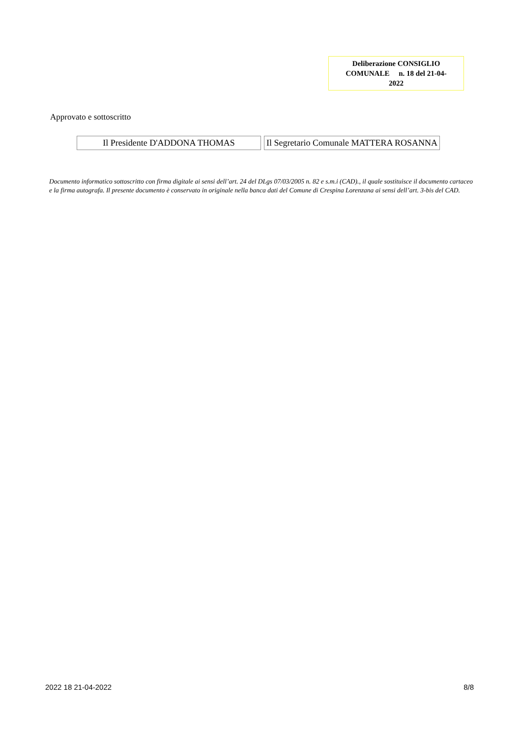Deliberazione CONSIGLIO
COMUNALE n. 18 del 21-04-
2022
Approvato e sottoscritto
| Il Presidente D'ADDONA THOMAS | Il Segretario Comunale MATTERA ROSANNA |
Documento informatico sottoscritto con firma digitale ai sensi dell’art. 24 del DLgs 07/03/2005 n. 82 e s.m.i (CAD)., il quale sostituisce il documento cartaceo e la firma autografa. Il presente documento è conservato in originale nella banca dati del Comune di Crespina Lorenzana ai sensi dell’art. 3-bis del CAD.
2022 18 21-04-2022 8/8